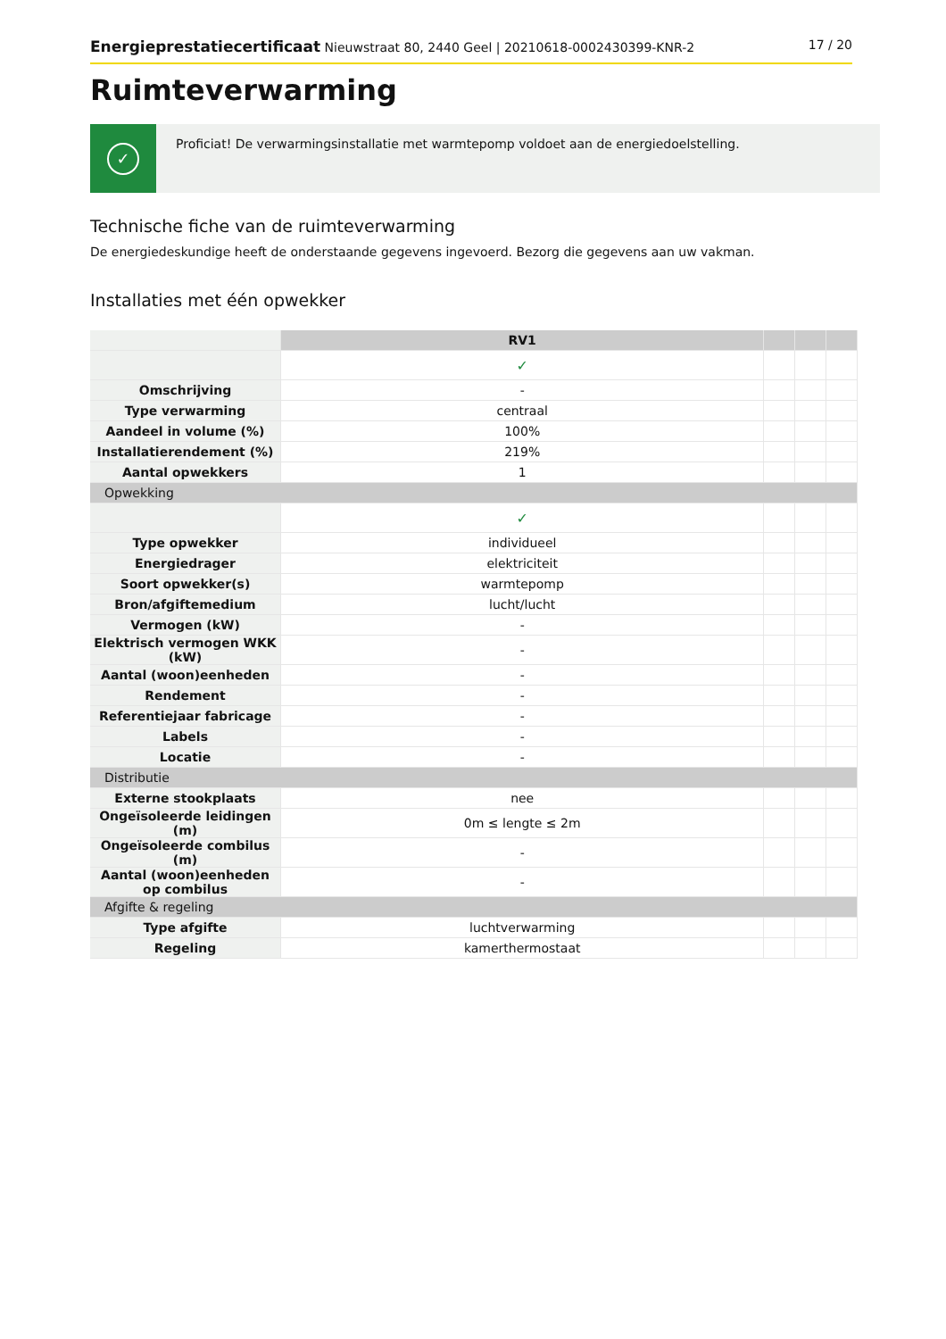Energieprestatiecertificaat Nieuwstraat 80, 2440 Geel | 20210618-0002430399-KNR-2
17 / 20
Ruimteverwarming
✓
Proficiat! De verwarmingsinstallatie met warmtepomp voldoet aan de energiedoelstelling.
Technische fiche van de ruimteverwarming
De energiedeskundige heeft de onderstaande gegevens ingevoerd. Bezorg die gegevens aan uw vakman.
Installaties met één opwekker
| | RV1 | | | |
| | ✓ | | | |
| Omschrijving | - | | | |
| Type verwarming | centraal | | | |
| Aandeel in volume (%) | 100% | | | |
| Installatierendement (%) | 219% | | | |
| Aantal opwekkers | 1 | | | |
| Opwekking | | | | |
| | ✓ | | | |
| Type opwekker | individueel | | | |
| Energiedrager | elektriciteit | | | |
| Soort opwekker(s) | warmtepomp | | | |
| Bron/afgiftemedium | lucht/lucht | | | |
| Vermogen (kW) | - | | | |
| Elektrisch vermogen WKK (kW) | - | | | |
| Aantal (woon)eenheden | - | | | |
| Rendement | - | | | |
| Referentiejaar fabricage | - | | | |
| Labels | - | | | |
| Locatie | - | | | |
| Distributie | | | | |
| Externe stookplaats | nee | | | |
| Ongeïsoleerde leidingen (m) | 0m ≤ lengte ≤ 2m | | | |
| Ongeïsoleerde combilus (m) | - | | | |
| Aantal (woon)eenheden op combilus | - | | | |
| Afgifte & regeling | | | | |
| Type afgifte | luchtverwarming | | | |
| Regeling | kamerthermostaat | | | |